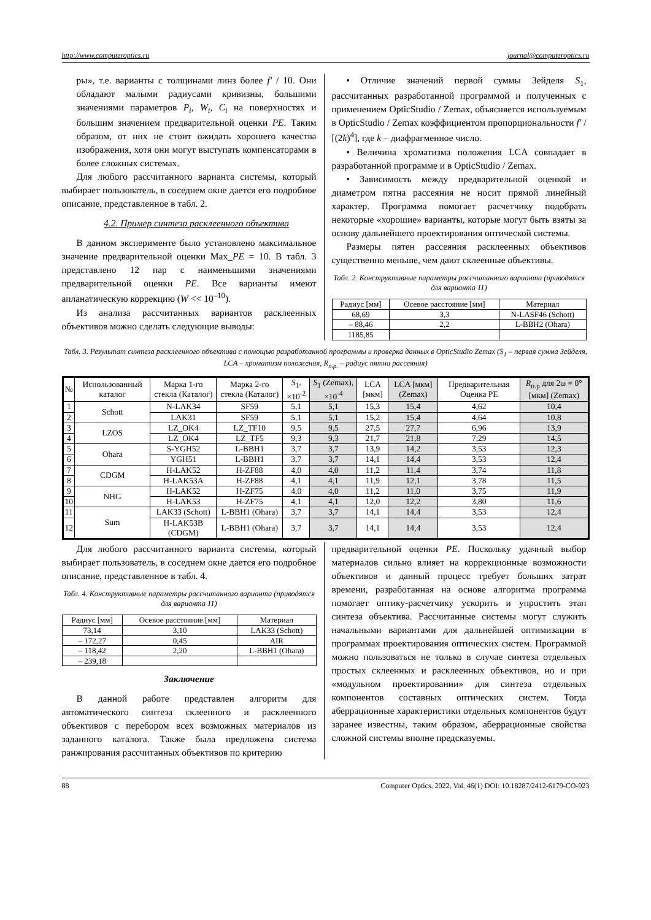http://www.computeroptics.ru journal@computeroptics.ru
ры», т.е. варианты с толщинами линз более f' / 10. Они обладают малыми радиусами кривизны, большими значениями параметров P<sub>i</sub>, W<sub>i</sub>, C<sub>i</sub> на поверхностях и большим значением предварительной оценки PE. Таким образом, от них не стоит ожидать хорошего качества изображения, хотя они могут выступать компенсаторами в более сложных системах.
Для любого рассчитанного варианта системы, который выбирает пользователь, в соседнем окне дается его подробное описание, представленное в табл. 2.
4.2. Пример синтеза расклеенного объектива
В данном эксперименте было установлено максимальное значение предварительной оценки Max_PE = 10. В табл. 3 представлено 12 пар с наименьшими значениями предварительной оценки PE. Все варианты имеют апланатическую коррекцию (W << 10<sup>–10</sup>).
Из анализа рассчитанных вариантов расклеенных объективов можно сделать следующие выводы:
• Отличие значений первой суммы Зейделя S<sub>1</sub>, рассчитанных разработанной программой и полученных с применением OpticStudio / Zemax, объясняется используемым в OpticStudio / Zemax коэффициентом пропорциональности f' / [(2k)<sup>4</sup>], где k – диафрагменное число.
• Величина хроматизма положения LCA совпадает в разработанной программе и в OpticStudio / Zemax.
• Зависимость между предварительной оценкой и диаметром пятна рассеяния не носит прямой линейный характер. Программа помогает расчетчику подобрать некоторые «хорошие» варианты, которые могут быть взяты за основу дальнейшего проектирования оптической системы.
Размеры пятен рассеяния расклеенных объективов существенно меньше, чем дают склеенные объективы.
Табл. 2. Конструктивные параметры рассчитанного варианта (приводятся для варианта 11)
| Радиус [мм] | Осевое расстояние [мм] | Материал |
| --- | --- | --- |
| 68,69 | 3,3 | N-LASF46 (Schott) |
| – 88,46 | 2,2 | L-BBH2 (Ohara) |
| 1185,85 | | |
Табл. 3. Результат синтеза расклеенного объектива с помощью разработанной программы и проверка данных в OpticStudio Zemax (S<sub>1</sub> – первая сумма Зейделя, LCA – хроматизм положения, R<sub>п.р.</sub> – радиус пятна рассеяния)
| № | Использованный каталог | Марка 1-го стекла (Каталог) | Марка 2-го стекла (Каталог) | S<sub>1</sub>, ×10<sup>-2</sup> | S<sub>1</sub> (Zemax), ×10<sup>-4</sup> | LCA [мкм] | LCA [мкм] (Zemax) | Предварительная Оценка PE | R<sub>п.р</sub> для 2ω = 0° [мкм] (Zemax) |
| --- | --- | --- | --- | --- | --- | --- | --- | --- | --- |
| 1 | Schott | N-LAK34 | SF59 | 5,1 | 5,1 | 15,3 | 15,4 | 4,62 | 10,4 |
| 2 | | LAK31 | SF59 | 5,1 | 5,1 | 15,2 | 15,4 | 4,64 | 10,8 |
| 3 | LZOS | LZ_OK4 | LZ_TF10 | 9,5 | 9,5 | 27,5 | 27,7 | 6,96 | 13,9 |
| 4 | | LZ_OK4 | LZ_TF5 | 9,3 | 9,3 | 21,7 | 21,8 | 7,29 | 14,5 |
| 5 | Ohara | S-YGH52 | L-BBH1 | 3,7 | 3,7 | 13,9 | 14,2 | 3,53 | 12,3 |
| 6 | | YGH51 | L-BBH1 | 3,7 | 3,7 | 14,1 | 14,4 | 3,53 | 12,4 |
| 7 | CDGM | H-LAK52 | H-ZF88 | 4,0 | 4,0 | 11,2 | 11,4 | 3,74 | 11,8 |
| 8 | | H-LAK53A | H-ZF88 | 4,1 | 4,1 | 11,9 | 12,1 | 3,78 | 11,5 |
| 9 | NHG | H-LAK52 | H-ZF75 | 4,0 | 4,0 | 11,2 | 11,0 | 3,75 | 11,9 |
| 10 | | H-LAK53 | H-ZF75 | 4,1 | 4,1 | 12,0 | 12,2 | 3,80 | 11,6 |
| 11 | Sum | LAK33 (Schott) | L-BBH1 (Ohara) | 3,7 | 3,7 | 14,1 | 14,4 | 3,53 | 12,4 |
| 12 | | H-LAK53B (CDGM) | L-BBH1 (Ohara) | 3,7 | 3,7 | 14,1 | 14,4 | 3,53 | 12,4 |
Для любого рассчитанного варианта системы, который выбирает пользователь, в соседнем окне дается его подробное описание, представленное в табл. 4.
Табл. 4. Конструктивные параметры рассчитанного варианта (приводятся для варианта 11)
| Радиус [мм] | Осевое расстояние [мм] | Материал |
| --- | --- | --- |
| 73,14 | 3,10 | LAK33 (Schott) |
| – 172,27 | 0,45 | AIR |
| – 118,42 | 2,20 | L-BBH1 (Ohara) |
| – 239,18 | | |
Заключение
В данной работе представлен алгоритм для автоматического синтеза склеенного и расклеенного объективов с перебором всех возможных материалов из заданного каталога. Также была предложена система ранжирования рассчитанных объективов по критерию
предварительной оценки PE. Поскольку удачный выбор материалов сильно влияет на коррекционные возможности объективов и данный процесс требует больших затрат времени, разработанная на основе алгоритма программа помогает оптику-расчетчику ускорить и упростить этап синтеза объектива. Рассчитанные системы могут служить начальными вариантами для дальнейшей оптимизации в программах проектирования оптических систем. Программой можно пользоваться не только в случае синтеза отдельных простых склеенных и расклеенных объективов, но и при «модульном проектировании» для синтеза отдельных компонентов составных оптических систем. Тогда аберрационные характеристики отдельных компонентов будут заранее известны, таким образом, аберрационные свойства сложной системы вполне предсказуемы.
88 Computer Optics, 2022, Vol. 46(1) DOI: 10.18287/2412-6179-CO-923